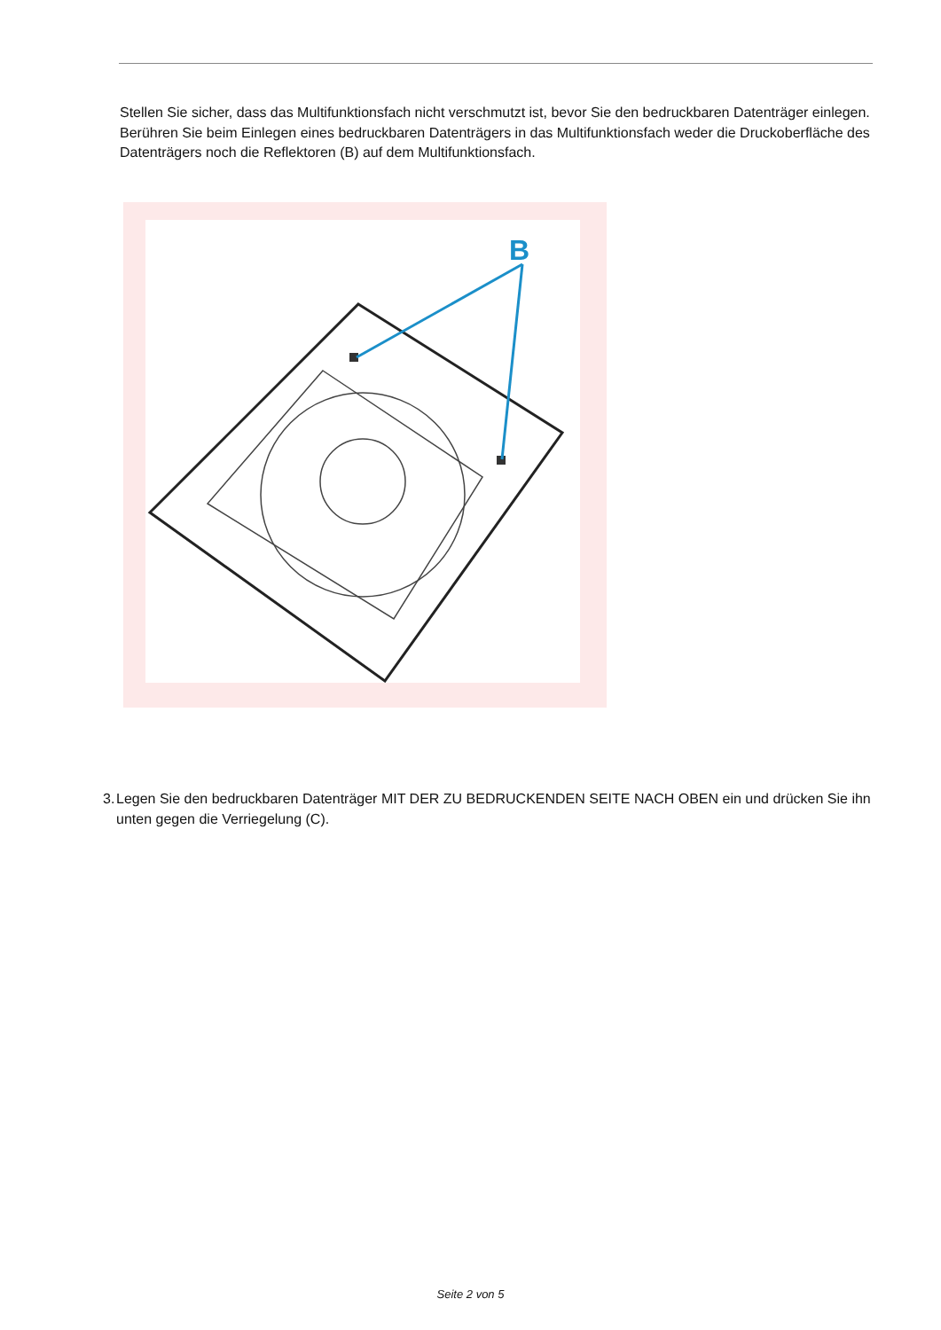Stellen Sie sicher, dass das Multifunktionsfach nicht verschmutzt ist, bevor Sie den bedruckbaren Datenträger einlegen. Berühren Sie beim Einlegen eines bedruckbaren Datenträgers in das Multifunktionsfach weder die Druckoberfläche des Datenträgers noch die Reflektoren (B) auf dem Multifunktionsfach.
B
3.
Legen Sie den bedruckbaren Datenträger MIT DER ZU BEDRUCKENDEN SEITE NACH OBEN ein und drücken Sie ihn unten gegen die Verriegelung (C).
Seite 2 von 5